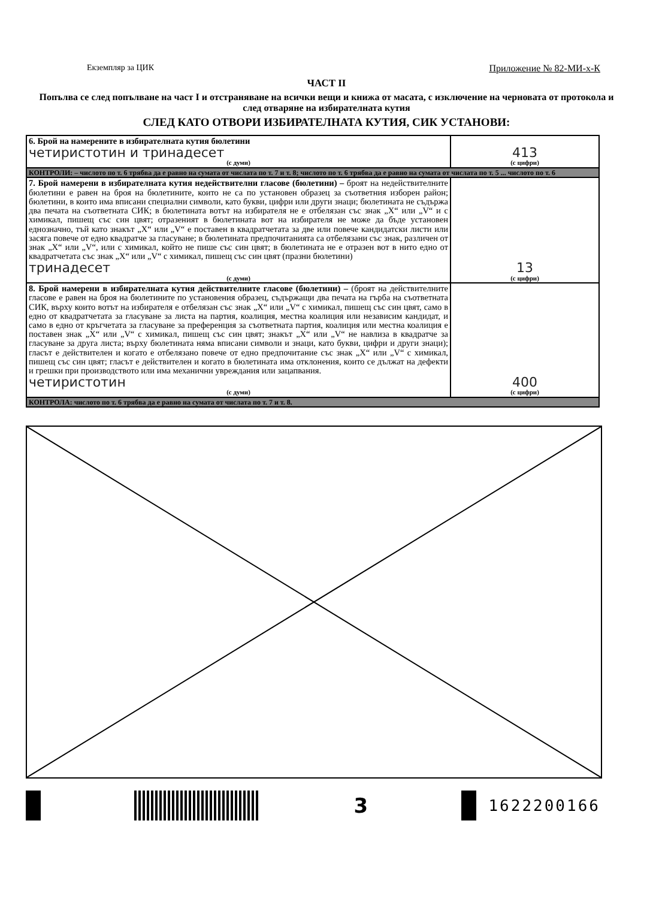Екземпляр за ЦИК Приложение № 82-МИ-х-К
ЧАСТ II
Попълва се след попълване на част I и отстраняване на всички вещи и книжа от масата, с изключение на черновата от протокола и след отваряне на избирателната кутия
СЛЕД КАТО ОТВОРИ ИЗБИРАТЕЛНАТА КУТИЯ, СИК УСТАНОВИ:
| 6. Брой на намерените в избирателната кутия бюлетини четиристотин и тринадесет (с думи) | 413 (с цифри) |
| КОНТРОЛИ: – числото по т. 6 трябва да е равно на сумата от числата по т. 7 и т. 8; числото по т. 6 трябва да е равно на сумата от числата по т. 5 ... числото по т. 6 | |
| 7. Брой намерени в избирателната кутия недействителни гласове (бюлетини) – броят на недействителните бюлетини е равен на броя на бюлетините, които не са по установен образец за съответния изборен район; бюлетини, в които има вписани специални символи, като букви, цифри или други знаци; бюлетината не съдържа два печата на съответната СИК; в бюлетината вотът на избирателя не е отбелязан със знак „X“ или „V“ и с химикал, пишещ със син цвят; отразеният в бюлетината вот на избирателя не може да бъде установен еднозначно, тъй като знакът „X“ или „V“ е поставен в квадратчетата за две или повече кандидатски листи или засяга повече от едно квадратче за гласуване; в бюлетината предпочитанията са отбелязани със знак, различен от знак „X“ или „V“, или с химикал, който не пише със син цвят; в бюлетината не е отразен вот в нито едно от квадратчетата със знак „X“ или „V“ с химикал, пишещ със син цвят (празни бюлетини) тринадесет (с думи) | 13 (с цифри) |
| 8. Брой намерени в избирателната кутия действителните гласове (бюлетини) – (броят на действителните гласове е равен на броя на бюлетините по установения образец, съдържащи два печата на гърба на съответната СИК, върху които вотът на избирателя е отбелязан със знак „X“ или „V“ с химикал, пишещ със син цвят, само в едно от квадратчетата за гласуване за листа на партия, коалиция, местна коалиция или независим кандидат, и само в едно от кръгчетата за гласуване за преференция за съответната партия, коалиция или местна коалиция е поставен знак „X“ или „V“ с химикал, пишещ със син цвят; знакът „X“ или „V“ не навлиза в квадратче за гласуване за друга листа; върху бюлетината няма вписани символи и знаци, като букви, цифри и други знаци); гласът е действителен и когато е отбелязано повече от едно предпочитание със знак „X“ или „V“ с химикал, пишещ със син цвят; гласът е действителен и когато в бюлетината има отклонения, които се дължат на дефекти и грешки при производството или има механични увреждания или зацапвания. четиристотин (с думи) | 400 (с цифри) |
| КОНТРОЛА: числото по т. 6 трябва да е равно на сумата от числата по т. 7 и т. 8. | |
3
1622200166